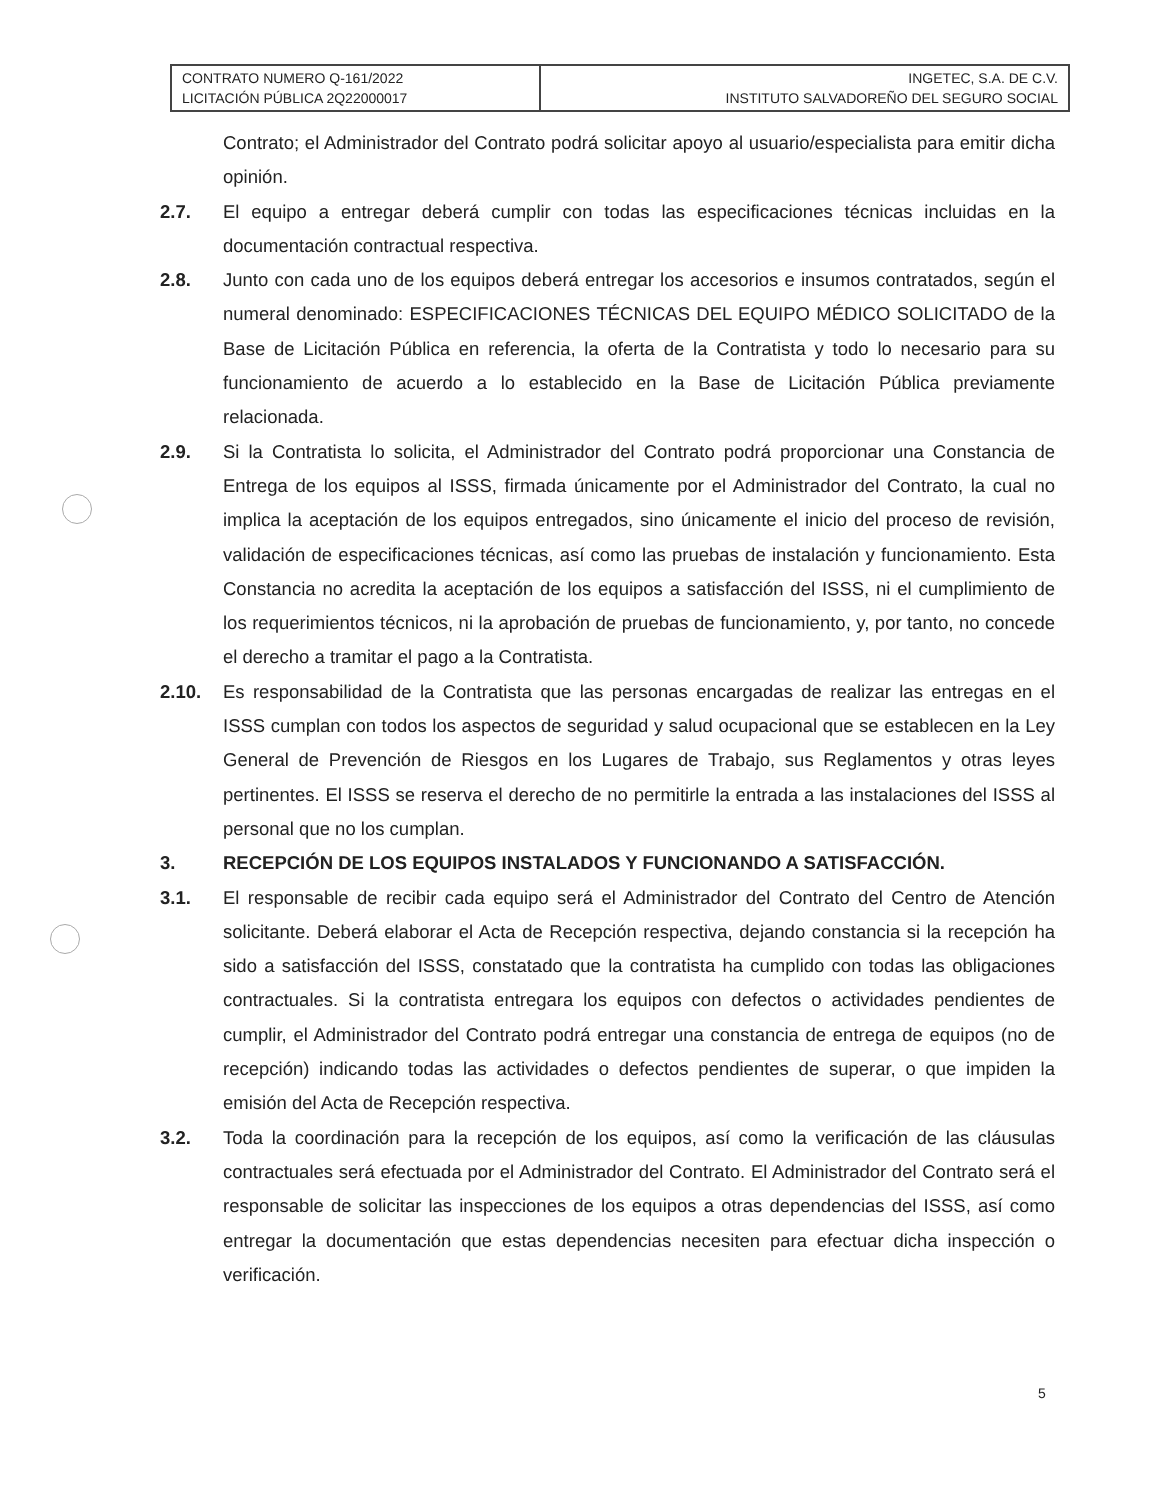| CONTRATO NUMERO Q-161/2022 LICITACIÓN PÚBLICA 2Q22000017 | INGETEC, S.A. DE C.V. INSTITUTO SALVADOREÑO DEL SEGURO SOCIAL |
Contrato; el Administrador del Contrato podrá solicitar apoyo al usuario/especialista para emitir dicha opinión.
2.7. El equipo a entregar deberá cumplir con todas las especificaciones técnicas incluidas en la documentación contractual respectiva.
2.8. Junto con cada uno de los equipos deberá entregar los accesorios e insumos contratados, según el numeral denominado: ESPECIFICACIONES TÉCNICAS DEL EQUIPO MÉDICO SOLICITADO de la Base de Licitación Pública en referencia, la oferta de la Contratista y todo lo necesario para su funcionamiento de acuerdo a lo establecido en la Base de Licitación Pública previamente relacionada.
2.9. Si la Contratista lo solicita, el Administrador del Contrato podrá proporcionar una Constancia de Entrega de los equipos al ISSS, firmada únicamente por el Administrador del Contrato, la cual no implica la aceptación de los equipos entregados, sino únicamente el inicio del proceso de revisión, validación de especificaciones técnicas, así como las pruebas de instalación y funcionamiento. Esta Constancia no acredita la aceptación de los equipos a satisfacción del ISSS, ni el cumplimiento de los requerimientos técnicos, ni la aprobación de pruebas de funcionamiento, y, por tanto, no concede el derecho a tramitar el pago a la Contratista.
2.10. Es responsabilidad de la Contratista que las personas encargadas de realizar las entregas en el ISSS cumplan con todos los aspectos de seguridad y salud ocupacional que se establecen en la Ley General de Prevención de Riesgos en los Lugares de Trabajo, sus Reglamentos y otras leyes pertinentes. El ISSS se reserva el derecho de no permitirle la entrada a las instalaciones del ISSS al personal que no los cumplan.
3. RECEPCIÓN DE LOS EQUIPOS INSTALADOS Y FUNCIONANDO A SATISFACCIÓN.
3.1. El responsable de recibir cada equipo será el Administrador del Contrato del Centro de Atención solicitante. Deberá elaborar el Acta de Recepción respectiva, dejando constancia si la recepción ha sido a satisfacción del ISSS, constatado que la contratista ha cumplido con todas las obligaciones contractuales. Si la contratista entregara los equipos con defectos o actividades pendientes de cumplir, el Administrador del Contrato podrá entregar una constancia de entrega de equipos (no de recepción) indicando todas las actividades o defectos pendientes de superar, o que impiden la emisión del Acta de Recepción respectiva.
3.2. Toda la coordinación para la recepción de los equipos, así como la verificación de las cláusulas contractuales será efectuada por el Administrador del Contrato. El Administrador del Contrato será el responsable de solicitar las inspecciones de los equipos a otras dependencias del ISSS, así como entregar la documentación que estas dependencias necesiten para efectuar dicha inspección o verificación.
5